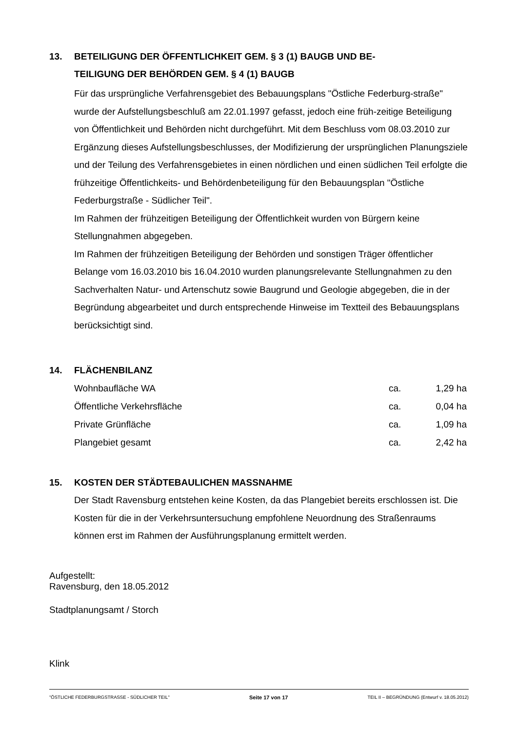13. BETEILIGUNG DER ÖFFENTLICHKEIT GEM. § 3 (1) BAUGB UND BE-
TEILIGUNG DER BEHÖRDEN GEM. § 4 (1) BAUGB
Für das ursprüngliche Verfahrensgebiet des Bebauungsplans "Östliche Federburg-straße" wurde der Aufstellungsbeschluß am 22.01.1997 gefasst, jedoch eine früh-zeitige Beteiligung von Öffentlichkeit und Behörden nicht durchgeführt. Mit dem Beschluss vom 08.03.2010 zur Ergänzung dieses Aufstellungsbeschlusses, der Modifizierung der ursprünglichen Planungsziele und der Teilung des Verfahrensgebietes in einen nördlichen und einen südlichen Teil erfolgte die frühzeitige Öffentlichkeits- und Behördenbeteiligung für den Bebauungsplan "Östliche Federburgstraße - Südlicher Teil".
Im Rahmen der frühzeitigen Beteiligung der Öffentlichkeit wurden von Bürgern keine Stellungnahmen abgegeben.
Im Rahmen der frühzeitigen Beteiligung der Behörden und sonstigen Träger öffentlicher Belange vom 16.03.2010 bis 16.04.2010 wurden planungsrelevante Stellungnahmen zu den Sachverhalten Natur- und Artenschutz sowie Baugrund und Geologie abgegeben, die in der Begründung abgearbeitet und durch entsprechende Hinweise im Textteil des Bebauungsplans berücksichtigt sind.
14. FLÄCHENBILANZ
| Wohnbaufläche WA | ca. | 1,29 ha |
| Öffentliche Verkehrsfläche | ca. | 0,04 ha |
| Private Grünfläche | ca. | 1,09 ha |
| Plangebiet gesamt | ca. | 2,42 ha |
15. KOSTEN DER STÄDTEBAULICHEN MASSNAHME
Der Stadt Ravensburg entstehen keine Kosten, da das Plangebiet bereits erschlossen ist. Die Kosten für die in der Verkehrsuntersuchung empfohlene Neuordnung des Straßenraums können erst im Rahmen der Ausführungsplanung ermittelt werden.
Aufgestellt:
Ravensburg, den 18.05.2012
Stadtplanungsamt / Storch
Klink
"ÖSTLICHE FEDERBURGSTRASSE - SÜDLICHER TEIL" Seite 17 von 17 TEIL II – BEGRÜNDUNG (Entwurf v. 18.05.2012)